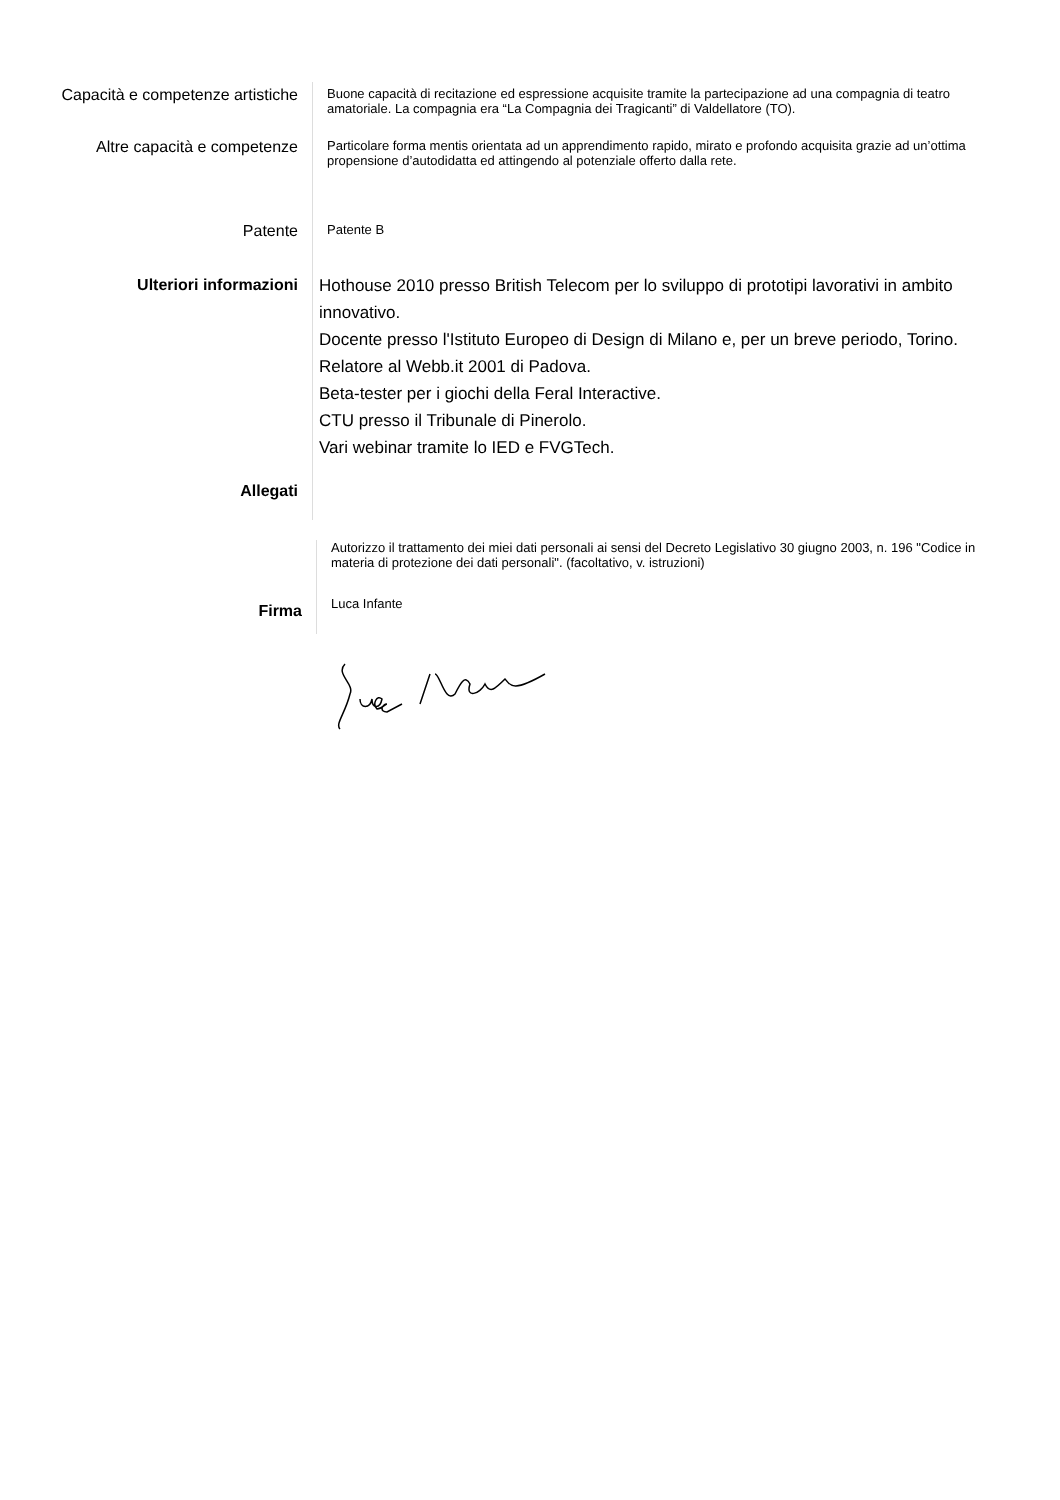Capacità e competenze artistiche
Buone capacità di recitazione ed espressione acquisite tramite la partecipazione ad una compagnia di teatro amatoriale. La compagnia era “La Compagnia dei Tragicanti” di Valdellatore (TO).
Altre capacità e competenze
Particolare forma mentis orientata ad un apprendimento rapido, mirato e profondo acquisita grazie ad un’ottima propensione d’autodidatta ed attingendo al potenziale offerto dalla rete.
Patente
Patente B
Ulteriori informazioni
Hothouse 2010 presso British Telecom per lo sviluppo di prototipi lavorativi in ambito innovativo.
Docente presso l'Istituto Europeo di Design di Milano e, per un breve periodo, Torino.
Relatore al Webb.it 2001 di Padova.
Beta-tester per i giochi della Feral Interactive.
CTU presso il Tribunale di Pinerolo.
Vari webinar tramite lo IED e FVGTech.
Allegati
Autorizzo il trattamento dei miei dati personali ai sensi del Decreto Legislativo 30 giugno 2003, n. 196 "Codice in materia di protezione dei dati personali". (facoltativo, v. istruzioni)
Firma
Luca Infante